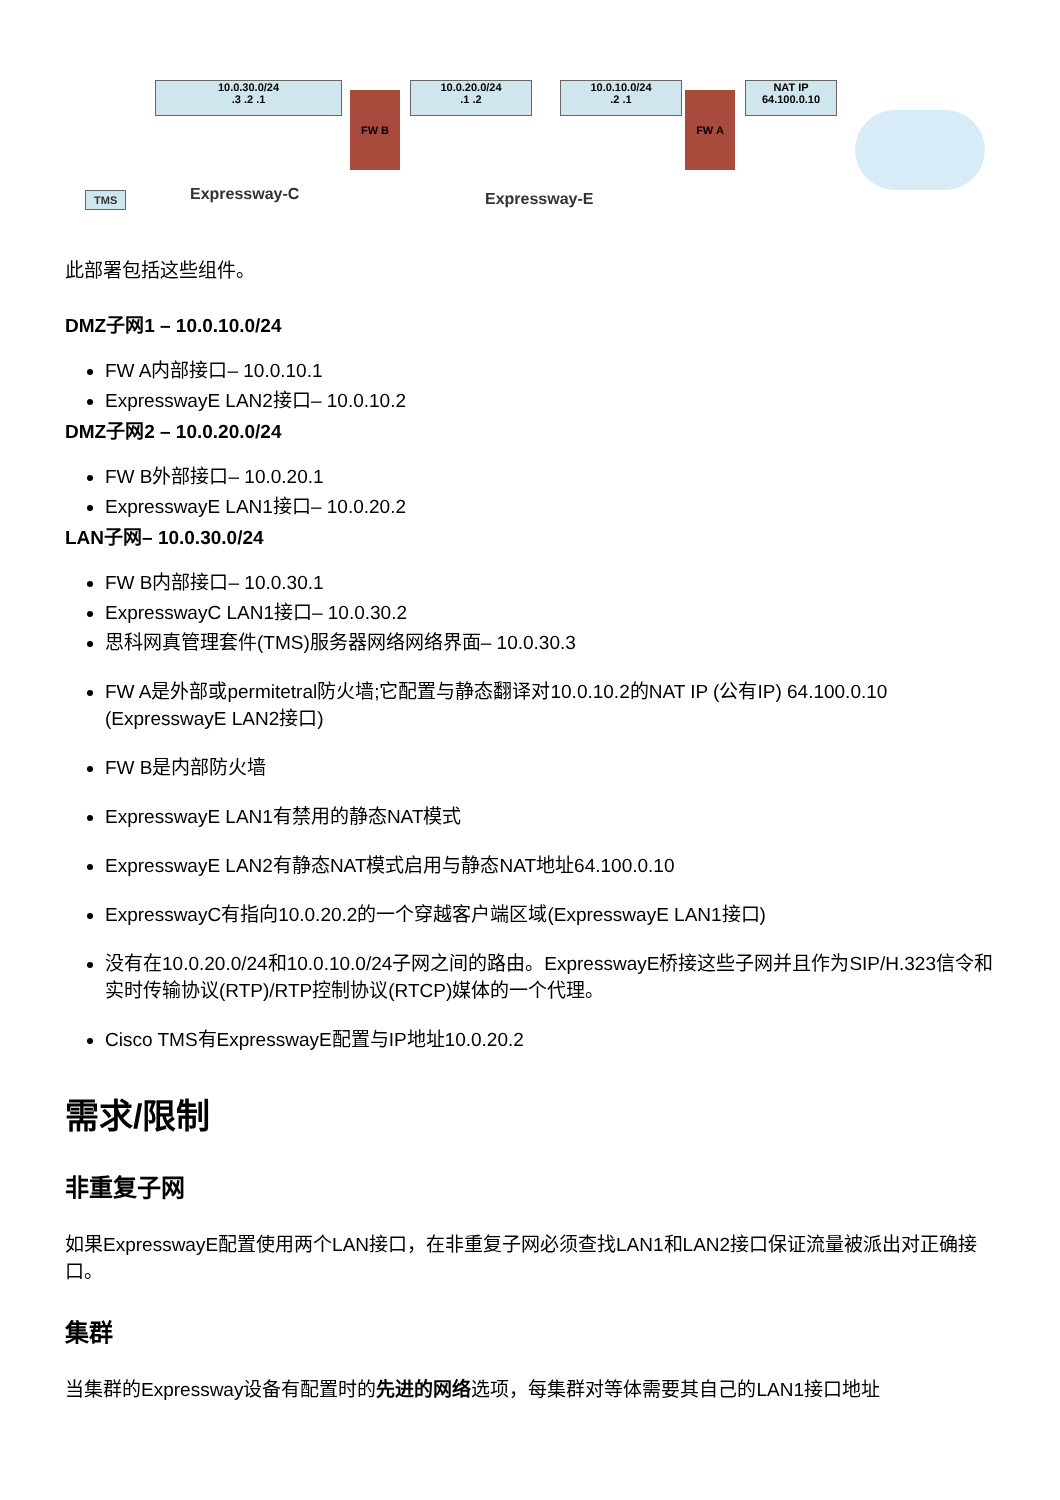10.0.30.0/24
.3 .2 .1
FW B
10.0.20.0/24
.1 .2
10.0.10.0/24
.2 .1
FW A
NAT IP
64.100.0.10
TMS Expressway-C Expressway-E
此部署包括这些组件。
DMZ子网1 – 10.0.10.0/24
FW A内部接口– 10.0.10.1
ExpresswayE LAN2接口– 10.0.10.2
DMZ子网2 – 10.0.20.0/24
FW B外部接口– 10.0.20.1
ExpresswayE LAN1接口– 10.0.20.2
LAN子网– 10.0.30.0/24
FW B内部接口– 10.0.30.1
ExpresswayC LAN1接口– 10.0.30.2
思科网真管理套件(TMS)服务器网络网络界面– 10.0.30.3
FW A是外部或permitetral防火墙;它配置与静态翻译对10.0.10.2的NAT IP (公有IP) 64.100.0.10 (ExpresswayE LAN2接口)
FW B是内部防火墙
ExpresswayE LAN1有禁用的静态NAT模式
ExpresswayE LAN2有静态NAT模式启用与静态NAT地址64.100.0.10
ExpresswayC有指向10.0.20.2的一个穿越客户端区域(ExpresswayE LAN1接口)
没有在10.0.20.0/24和10.0.10.0/24子网之间的路由。ExpresswayE桥接这些子网并且作为SIP/H.323信令和实时传输协议(RTP)/RTP控制协议(RTCP)媒体的一个代理。
Cisco TMS有ExpresswayE配置与IP地址10.0.20.2
需求/限制
非重复子网
如果ExpresswayE配置使用两个LAN接口，在非重复子网必须查找LAN1和LAN2接口保证流量被派出对正确接口。
集群
当集群的Expressway设备有配置时的先进的网络选项，每集群对等体需要其自己的LAN1接口地址